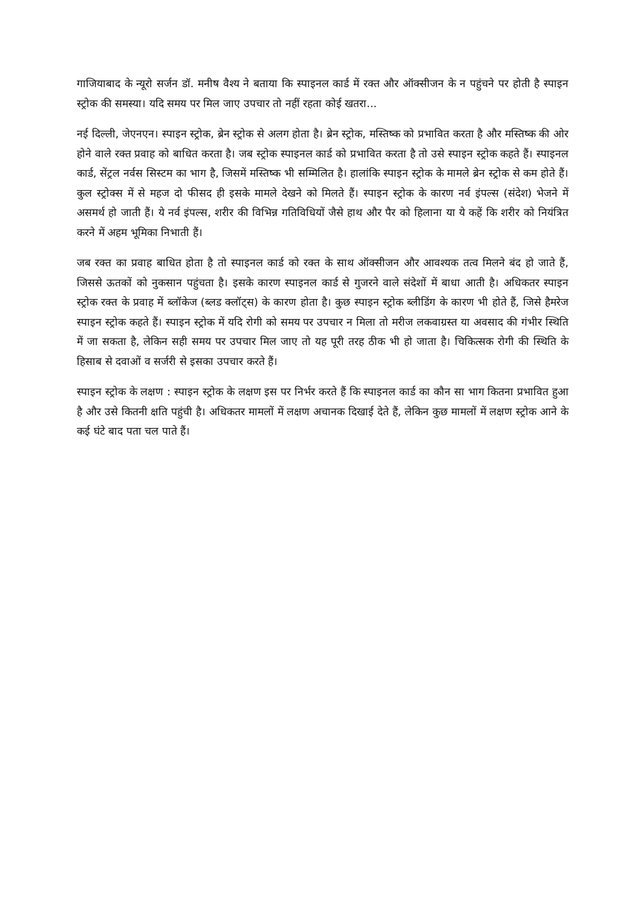गाजियाबाद के न्यूरो सर्जन डॉ. मनीष वैश्य ने बताया कि स्पाइनल कार्ड में रक्त और ऑक्सीजन के न पहुंचने पर होती है स्पाइन स्ट्रोक की समस्या। यदि समय पर मिल जाए उपचार तो नहीं रहता कोई खतरा...
नई दिल्ली, जेएनएन। स्पाइन स्ट्रोक, ब्रेन स्ट्रोक से अलग होता है। ब्रेन स्ट्रोक, मस्तिष्क को प्रभावित करता है और मस्तिष्क की ओर होने वाले रक्त प्रवाह को बाधित करता है। जब स्ट्रोक स्पाइनल कार्ड को प्रभावित करता है तो उसे स्पाइन स्ट्रोक कहते हैं। स्पाइनल कार्ड, सेंट्रल नर्वस सिस्टम का भाग है, जिसमें मस्तिष्क भी सम्मिलित है। हालांकि स्पाइन स्ट्रोक के मामले ब्रेन स्ट्रोक से कम होते हैं। कुल स्ट्रोक्स में से महज दो फीसद ही इसके मामले देखने को मिलते हैं। स्पाइन स्ट्रोक के कारण नर्व इंपल्स (संदेश) भेजने में असमर्थ हो जाती हैं। ये नर्व इंपल्स, शरीर की विभिन्न गतिविधियों जैसे हाथ और पैर को हिलाना या ये कहें कि शरीर को नियंत्रित करने में अहम भूमिका निभाती हैं।
जब रक्त का प्रवाह बाधित होता है तो स्पाइनल कार्ड को रक्त के साथ ऑक्सीजन और आवश्यक तत्व मिलने बंद हो जाते हैं, जिससे ऊतकों को नुकसान पहुंचता है। इसके कारण स्पाइनल कार्ड से गुजरने वाले संदेशों में बाधा आती है। अधिकतर स्पाइन स्ट्रोक रक्त के प्रवाह में ब्लॉकेज (ब्लड क्लॉट्स) के कारण होता है। कुछ स्पाइन स्ट्रोक ब्लीडिंग के कारण भी होते हैं, जिसे हैमरेज स्पाइन स्ट्रोक कहते हैं। स्पाइन स्ट्रोक में यदि रोगी को समय पर उपचार न मिला तो मरीज लकवाग्रस्त या अवसाद की गंभीर स्थिति में जा सकता है, लेकिन सही समय पर उपचार मिल जाए तो यह पूरी तरह ठीक भी हो जाता है। चिकित्सक रोगी की स्थिति के हिसाब से दवाओं व सर्जरी से इसका उपचार करते हैं।
स्पाइन स्ट्रोक के लक्षण : स्पाइन स्ट्रोक के लक्षण इस पर निर्भर करते हैं कि स्पाइनल कार्ड का कौन सा भाग कितना प्रभावित हुआ है और उसे कितनी क्षति पहुंची है। अधिकतर मामलों में लक्षण अचानक दिखाई देते हैं, लेकिन कुछ मामलों में लक्षण स्ट्रोक आने के कई घंटे बाद पता चल पाते हैं।